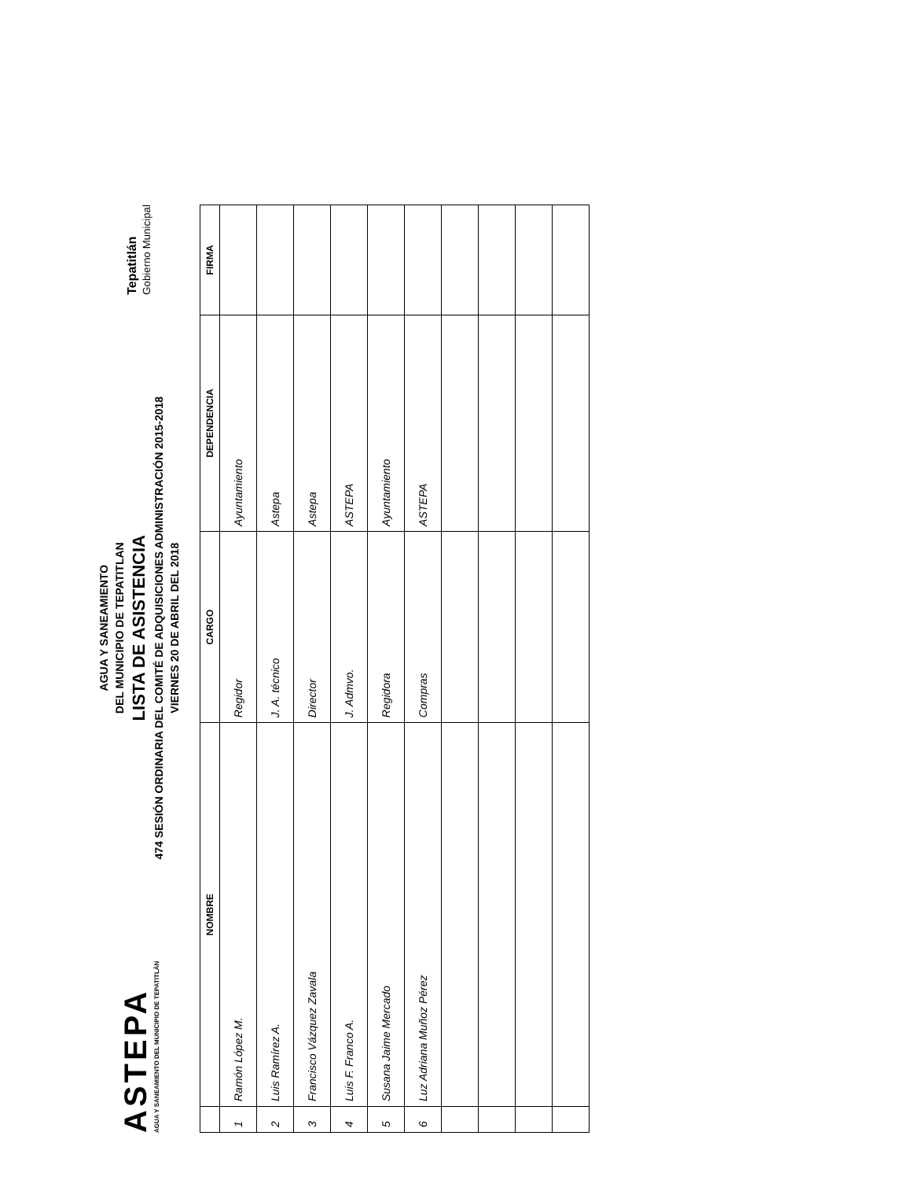ASTEPA
AGUA Y SANEAMIENTO DEL MUNICIPIO DE TEPATITLÁN
AGUA Y SANEAMIENTO
DEL MUNICIPIO DE TEPATITLAN
LISTA DE ASISTENCIA
474 SESIÓN ORDINARIA DEL COMITÉ DE ADQUISICIONES ADMINISTRACIÓN 2015-2018
VIERNES 20 DE ABRIL DEL 2018
Tepatitlán
Gobierno Municipal
| | NOMBRE | CARGO | DEPENDENCIA | FIRMA |
| --- | --- | --- | --- | --- |
| 1 | Ramón López M. | Regidor | Ayuntamiento | |
| 2 | Luis Ramírez A. | J. A. técnico | Astepa | |
| 3 | Francisco Vázquez Zavala | Director | Astepa | |
| 4 | Luis F. Franco A. | J. Admvo. | ASTEPA | |
| 5 | Susana Jaime Mercado | Regidora | Ayuntamiento | |
| 6 | Luz Adriana Muñoz Pérez | Compras | ASTEPA | |